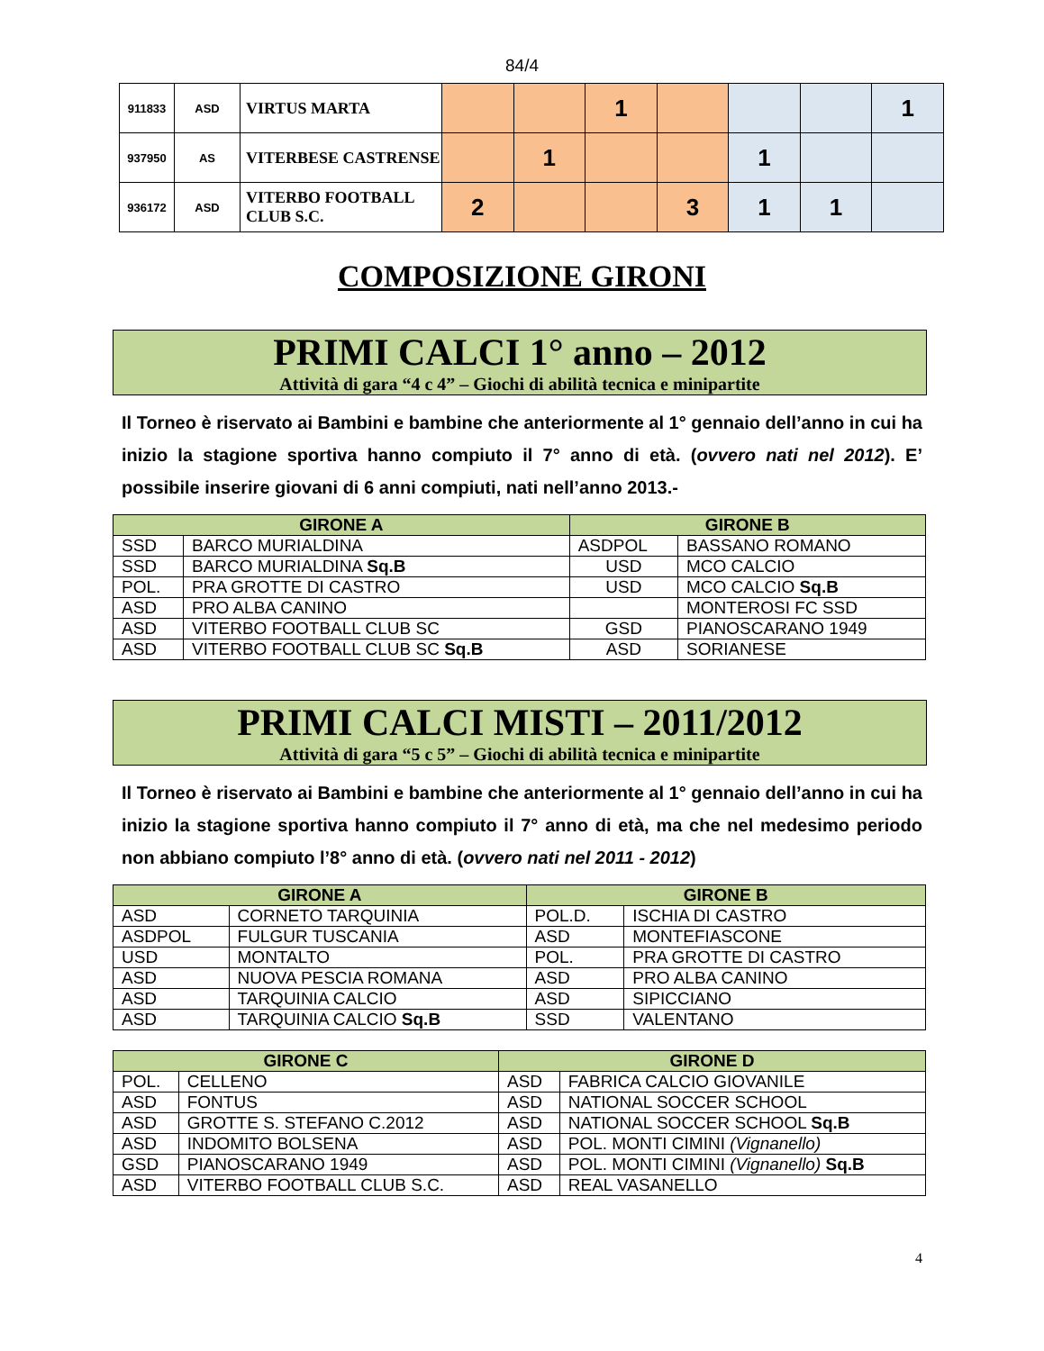84/4
| 911833 | ASD | VIRTUS MARTA | | | 1 | | | | 1 |
| 937950 | AS | VITERBESE CASTRENSE | | 1 | | | 1 | | |
| 936172 | ASD | VITERBO FOOTBALL CLUB S.C. | 2 | | | 3 | 1 | 1 | |
COMPOSIZIONE GIRONI
PRIMI CALCI 1° anno – 2012
Attività di gara “4 c 4” – Giochi di abilità tecnica e minipartite
Il Torneo è riservato ai Bambini e bambine che anteriormente al 1° gennaio dell’anno in cui ha inizio la stagione sportiva hanno compiuto il 7° anno di età. (ovvero nati nel 2012). E’ possibile inserire giovani di 6 anni compiuti, nati nell’anno 2013.-
| GIRONE A | | GIRONE B | |
| --- | --- | --- | --- |
| SSD | BARCO MURIALDINA | ASDPOL | BASSANO ROMANO |
| SSD | BARCO MURIALDINA Sq.B | USD | MCO CALCIO |
| POL. | PRA GROTTE DI CASTRO | USD | MCO CALCIO Sq.B |
| ASD | PRO ALBA CANINO | | MONTEROSI FC SSD |
| ASD | VITERBO FOOTBALL CLUB SC | GSD | PIANOSCARANO 1949 |
| ASD | VITERBO FOOTBALL CLUB SC Sq.B | ASD | SORIANESE |
PRIMI CALCI MISTI – 2011/2012
Attività di gara “5 c 5” – Giochi di abilità tecnica e minipartite
Il Torneo è riservato ai Bambini e bambine che anteriormente al 1° gennaio dell’anno in cui ha inizio la stagione sportiva hanno compiuto il 7° anno di età, ma che nel medesimo periodo non abbiano compiuto l’8° anno di età. (ovvero nati nel 2011 - 2012)
| GIRONE A | | GIRONE B | |
| --- | --- | --- | --- |
| ASD | CORNETO TARQUINIA | POL.D. | ISCHIA DI CASTRO |
| ASDPOL | FULGUR TUSCANIA | ASD | MONTEFIASCONE |
| USD | MONTALTO | POL. | PRA GROTTE DI CASTRO |
| ASD | NUOVA PESCIA ROMANA | ASD | PRO ALBA CANINO |
| ASD | TARQUINIA CALCIO | ASD | SIPICCIANO |
| ASD | TARQUINIA CALCIO Sq.B | SSD | VALENTANO |
| GIRONE C | | GIRONE D | |
| --- | --- | --- | --- |
| POL. | CELLENO | ASD | FABRICA CALCIO GIOVANILE |
| ASD | FONTUS | ASD | NATIONAL SOCCER SCHOOL |
| ASD | GROTTE S. STEFANO C.2012 | ASD | NATIONAL SOCCER SCHOOL Sq.B |
| ASD | INDOMITO BOLSENA | ASD | POL. MONTI CIMINI (Vignanello) |
| GSD | PIANOSCARANO 1949 | ASD | POL. MONTI CIMINI (Vignanello) Sq.B |
| ASD | VITERBO FOOTBALL CLUB S.C. | ASD | REAL VASANELLO |
4